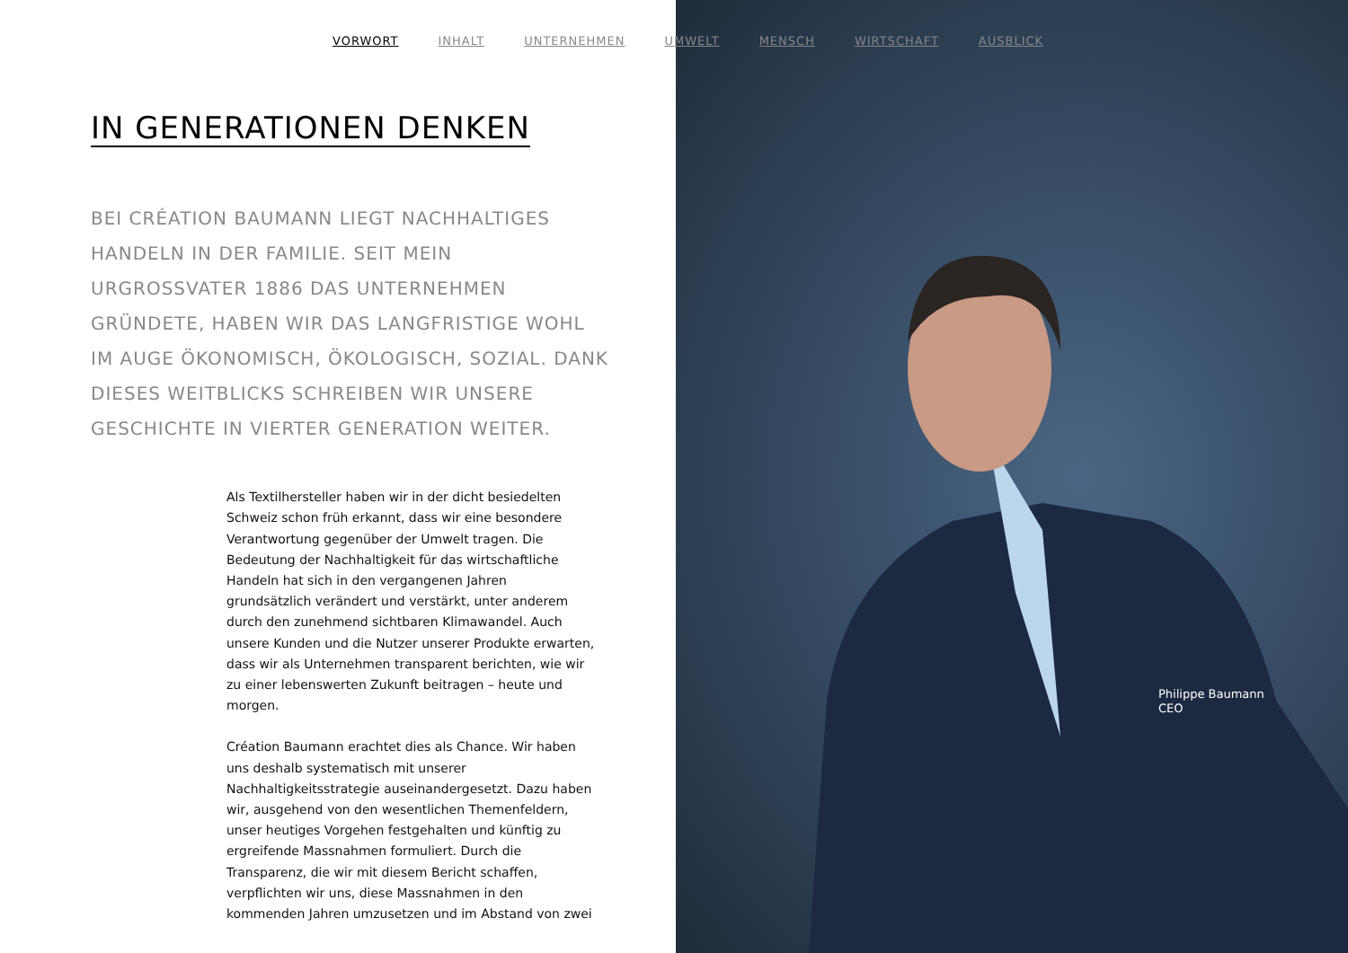VORWORT INHALT UNTERNEHMEN UMWELT MENSCH WIRTSCHAFT AUSBLICK
IN GENERATIONEN DENKEN
BEI CRÉATION BAUMANN LIEGT NACHHALTIGES HANDELN IN DER FAMILIE. SEIT MEIN URGROSSVATER 1886 DAS UNTERNEHMEN GRÜNDETE, HABEN WIR DAS LANGFRISTIGE WOHL IM AUGE ÖKONOMISCH, ÖKOLOGISCH, SOZIAL. DANK DIESES WEITBLICKS SCHREIBEN WIR UNSERE GESCHICHTE IN VIERTER GENERATION WEITER.
Als Textilhersteller haben wir in der dicht besiedelten Schweiz schon früh erkannt, dass wir eine besondere Verantwortung gegenüber der Umwelt tragen. Die Bedeutung der Nach­haltigkeit für das wirtschaftliche Handeln hat sich in den vergangenen Jahren grundsätzlich verändert und verstärkt, unter anderem durch den zunehmend sichtbaren Klima­wandel. Auch unsere Kunden und die Nutzer unserer Produkte erwarten, dass wir als Unternehmen transparent berichten, wie wir zu einer lebenswerten Zukunft beitragen – heute und morgen.
Création Baumann erachtet dies als Chance. Wir haben uns deshalb systematisch mit unserer Nachhaltigkeitsstrategie auseinandergesetzt. Dazu haben wir, ausgehend von den wesentlichen Themenfeldern, unser heutiges Vorgehen festgehalten und künftig zu ergreifende Massnahmen formuliert. Durch die Transparenz, die wir mit diesem Bericht schaffen, verpflichten wir uns, diese Massnahmen in den kommenden Jahren umzusetzen und im Abstand von zwei
Philippe Baumann
CEO